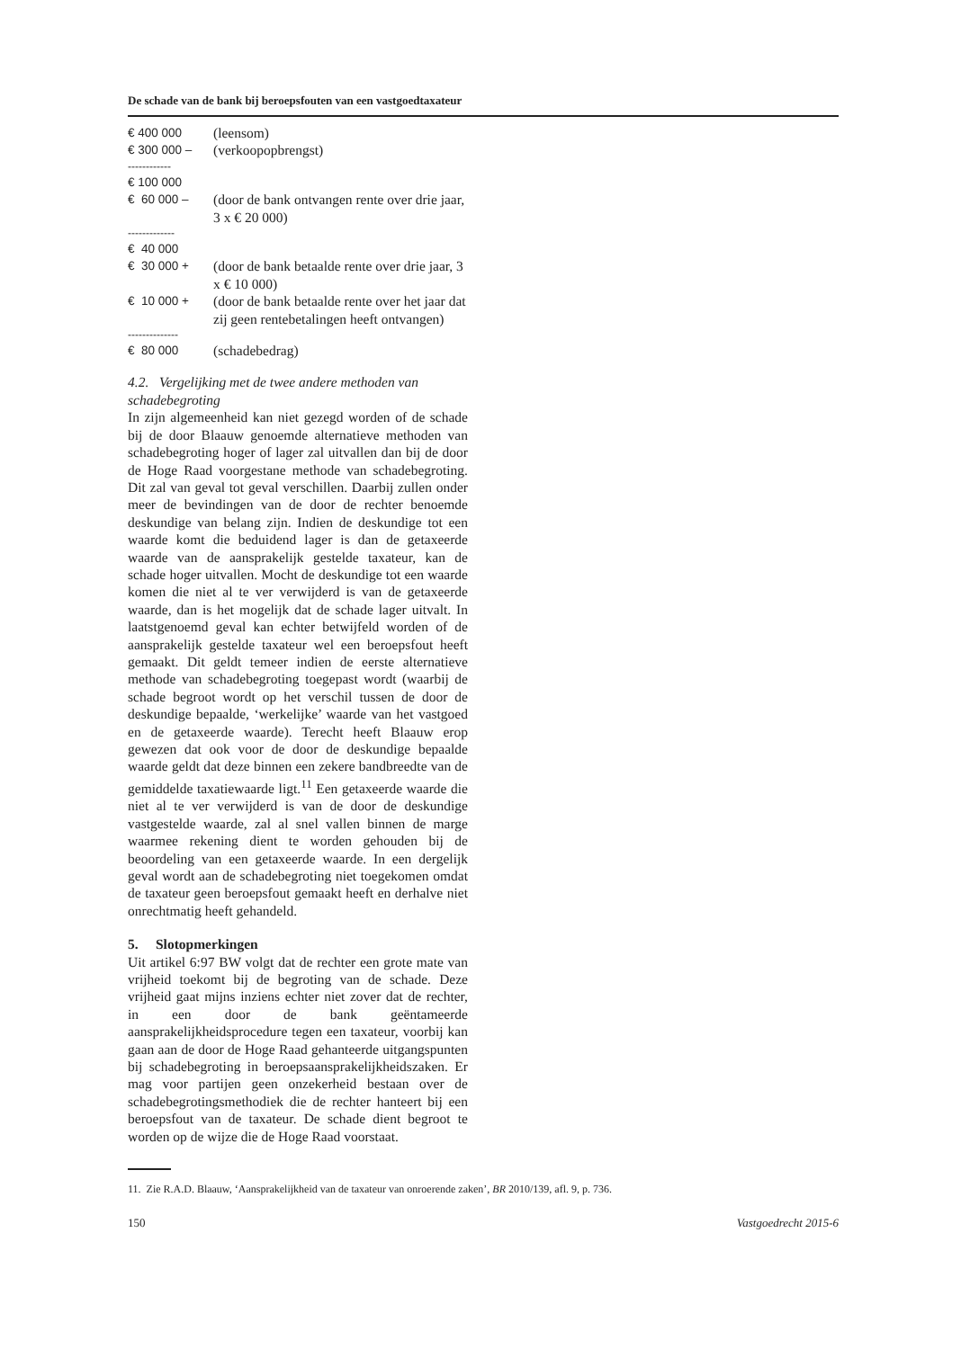De schade van de bank bij beroepsfouten van een vastgoedtaxateur
| € 400 000 | (leensom) |
| € 300 000 – | (verkoopopbrengst) |
| ------------ | |
| € 100 000 | |
| € 60 000 – | (door de bank ontvangen rente over drie jaar, 3 x € 20 000) |
| ------------- | |
| € 40 000 | |
| € 30 000 + | (door de bank betaalde rente over drie jaar, 3 x € 10 000) |
| € 10 000 + | (door de bank betaalde rente over het jaar dat zij geen rentebetalingen heeft ontvangen) |
| -------------- | |
| € 80 000 | (schadebedrag) |
4.2. Vergelijking met de twee andere methoden van schadebegroting
In zijn algemeenheid kan niet gezegd worden of de schade bij de door Blaauw genoemde alternatieve methoden van schadebegroting hoger of lager zal uitvallen dan bij de door de Hoge Raad voorgestane methode van schadebegroting. Dit zal van geval tot geval verschillen. Daarbij zullen onder meer de bevindingen van de door de rechter benoemde deskundige van belang zijn. Indien de deskundige tot een waarde komt die beduidend lager is dan de getaxeerde waarde van de aansprakelijk gestelde taxateur, kan de schade hoger uitvallen. Mocht de deskundige tot een waarde komen die niet al te ver verwijderd is van de getaxeerde waarde, dan is het mogelijk dat de schade lager uitvalt. In laatstgenoemd geval kan echter betwijfeld worden of de aansprakelijk gestelde taxateur wel een beroepsfout heeft gemaakt. Dit geldt temeer indien de eerste alternatieve methode van schadebegroting toegepast wordt (waarbij de schade begroot wordt op het verschil tussen de door de deskundige bepaalde, ‘werkelijke’ waarde van het vastgoed en de getaxeerde waarde). Terecht heeft Blaauw erop gewezen dat ook voor de door de deskundige bepaalde waarde geldt dat deze binnen een zekere bandbreedte van de gemiddelde taxatiewaarde ligt.<sup>11</sup> Een getaxeerde waarde die niet al te ver verwijderd is van de door de deskundige vastgestelde waarde, zal al snel vallen binnen de marge waarmee rekening dient te worden gehouden bij de beoordeling van een getaxeerde waarde. In een dergelijk geval wordt aan de schadebegroting niet toegekomen omdat de taxateur geen beroepsfout gemaakt heeft en derhalve niet onrechtmatig heeft gehandeld.
5. Slotopmerkingen
Uit artikel 6:97 BW volgt dat de rechter een grote mate van vrijheid toekomt bij de begroting van de schade. Deze vrijheid gaat mijns inziens echter niet zover dat de rechter, in een door de bank geëntameerde aansprakelijkheidsprocedure tegen een taxateur, voorbij kan gaan aan de door de Hoge Raad gehanteerde uitgangspunten bij schadebegroting in beroepsaansprakelijkheidszaken. Er mag voor partijen geen onzekerheid bestaan over de schadebegrotingsmethodiek die de rechter hanteert bij een beroepsfout van de taxateur. De schade dient begroot te worden op de wijze die de Hoge Raad voorstaat.
11. Zie R.A.D. Blaauw, ‘Aansprakelijkheid van de taxateur van onroerende zaken’, BR 2010/139, afl. 9, p. 736.
150 Vastgoedrecht 2015-6